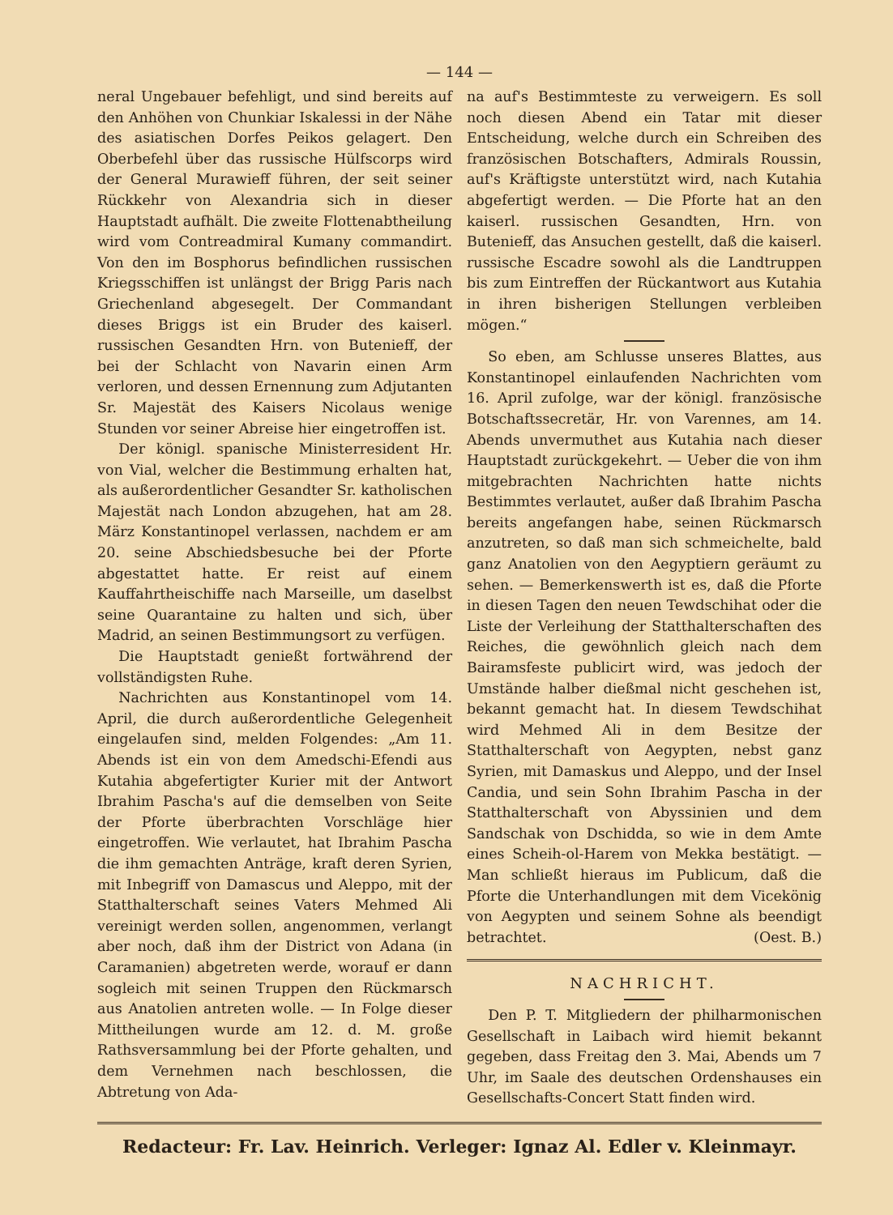— 144 —
neral Ungebauer befehligt, und sind bereits auf den Anhöhen von Chunkiar Iskalessi in der Nähe des asiatischen Dorfes Peikos gelagert. Den Oberbefehl über das russische Hülfscorps wird der General Murawieff führen, der seit seiner Rückkehr von Alexandria sich in dieser Hauptstadt aufhält. Die zweite Flottenabtheilung wird vom Contreadmiral Kumany commandirt. Von den im Bosphorus befindlichen russischen Kriegsschiffen ist unlängst der Brigg Paris nach Griechenland abgesegelt. Der Commandant dieses Briggs ist ein Bruder des kaiserl. russischen Gesandten Hrn. von Butenieff, der bei der Schlacht von Navarin einen Arm verloren, und dessen Ernennung zum Adjutanten Sr. Majestät des Kaisers Nicolaus wenige Stunden vor seiner Abreise hier eingetroffen ist.
Der königl. spanische Ministerresident Hr. von Vial, welcher die Bestimmung erhalten hat, als außerordentlicher Gesandter Sr. katholischen Majestät nach London abzugehen, hat am 28. März Konstantinopel verlassen, nachdem er am 20. seine Abschiedsbesuche bei der Pforte abgestattet hatte. Er reist auf einem Kauffahrtheischiffe nach Marseille, um daselbst seine Quarantaine zu halten und sich, über Madrid, an seinen Bestimmungsort zu verfügen.
Die Hauptstadt genießt fortwährend der vollständigsten Ruhe.
Nachrichten aus Konstantinopel vom 14. April, die durch außerordentliche Gelegenheit eingelaufen sind, melden Folgendes: „Am 11. Abends ist ein von dem Amedschi-Efendi aus Kutahia abgefertigter Kurier mit der Antwort Ibrahim Pascha's auf die demselben von Seite der Pforte überbrachten Vorschläge hier eingetroffen. Wie verlautet, hat Ibrahim Pascha die ihm gemachten Anträge, kraft deren Syrien, mit Inbegriff von Damascus und Aleppo, mit der Statthalterschaft seines Vaters Mehmed Ali vereinigt werden sollen, angenommen, verlangt aber noch, daß ihm der District von Adana (in Caramanien) abgetreten werde, worauf er dann sogleich mit seinen Truppen den Rückmarsch aus Anatolien antreten wolle. — In Folge dieser Mittheilungen wurde am 12. d. M. große Rathsversammlung bei der Pforte gehalten, und dem Vernehmen nach beschlossen, die Abtretung von Ada-
na auf's Bestimmteste zu verweigern. Es soll noch diesen Abend ein Tatar mit dieser Entscheidung, welche durch ein Schreiben des französischen Botschafters, Admirals Roussin, auf's Kräftigste unterstützt wird, nach Kutahia abgefertigt werden. — Die Pforte hat an den kaiserl. russischen Gesandten, Hrn. von Butenieff, das Ansuchen gestellt, daß die kaiserl. russische Escadre sowohl als die Landtruppen bis zum Eintreffen der Rückantwort aus Kutahia in ihren bisherigen Stellungen verbleiben mögen.“
So eben, am Schlusse unseres Blattes, aus Konstantinopel einlaufenden Nachrichten vom 16. April zufolge, war der königl. französische Botschaftssecretär, Hr. von Varennes, am 14. Abends unvermuthet aus Kutahia nach dieser Hauptstadt zurückgekehrt. — Ueber die von ihm mitgebrachten Nachrichten hatte nichts Bestimmtes verlautet, außer daß Ibrahim Pascha bereits angefangen habe, seinen Rückmarsch anzutreten, so daß man sich schmeichelte, bald ganz Anatolien von den Aegyptiern geräumt zu sehen. — Bemerkenswerth ist es, daß die Pforte in diesen Tagen den neuen Tewdschihat oder die Liste der Verleihung der Statthalterschaften des Reiches, die gewöhnlich gleich nach dem Bairamsfeste publicirt wird, was jedoch der Umstände halber dießmal nicht geschehen ist, bekannt gemacht hat. In diesem Tewdschihat wird Mehmed Ali in dem Besitze der Statthalterschaft von Aegypten, nebst ganz Syrien, mit Damaskus und Aleppo, und der Insel Candia, und sein Sohn Ibrahim Pascha in der Statthalterschaft von Abyssinien und dem Sandschak von Dschidda, so wie in dem Amte eines Scheih-ol-Harem von Mekka bestätigt. — Man schließt hieraus im Publicum, daß die Pforte die Unterhandlungen mit dem Vicekönig von Aegypten und seinem Sohne als beendigt betrachtet. (Oest. B.)
NACHRICHT.
Den P. T. Mitgliedern der philharmonischen Gesellschaft in Laibach wird hiemit bekannt gegeben, dass Freitag den 3. Mai, Abends um 7 Uhr, im Saale des deutschen Ordenshauses ein Gesellschafts-Concert Statt finden wird.
Redacteur: Fr. Lav. Heinrich. Verleger: Ignaz Al. Edler v. Kleinmayr.